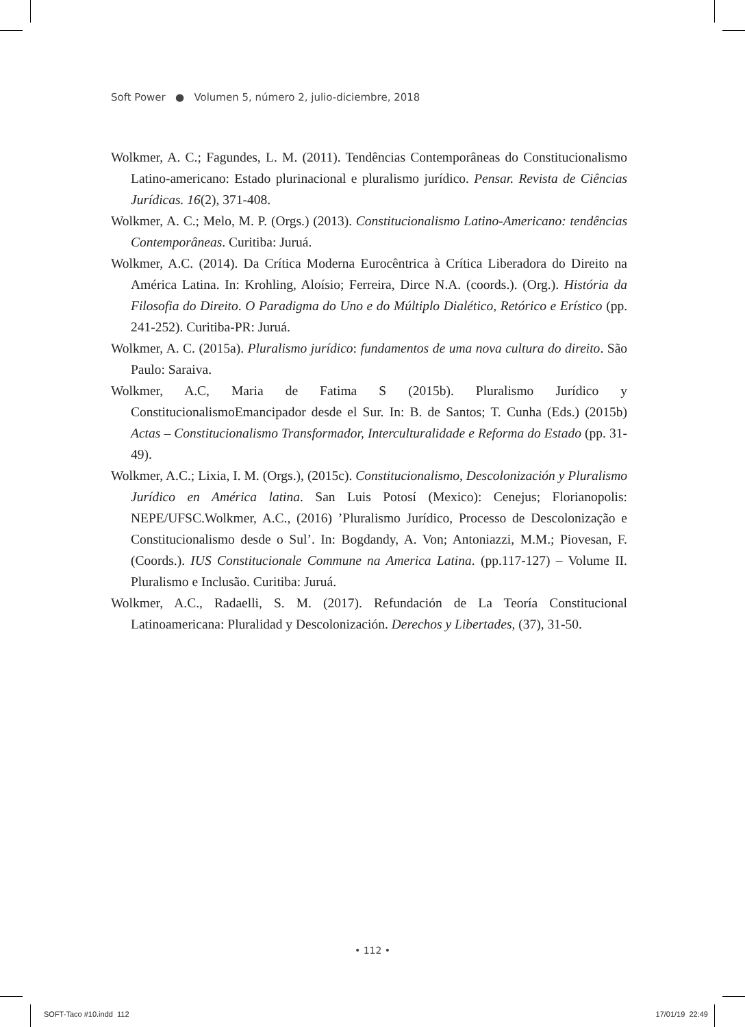Soft Power ● Volumen 5, número 2, julio-diciembre, 2018
Wolkmer, A. C.; Fagundes, L. M. (2011). Tendências Contemporâneas do Constitucionalismo Latino-americano: Estado plurinacional e pluralismo jurídico. Pensar. Revista de Ciências Jurídicas. 16(2), 371-408.
Wolkmer, A. C.; Melo, M. P. (Orgs.) (2013). Constitucionalismo Latino-Americano: tendências Contemporâneas. Curitiba: Juruá.
Wolkmer, A.C. (2014). Da Crítica Moderna Eurocêntrica à Crítica Liberadora do Direito na América Latina. In: Krohling, Aloísio; Ferreira, Dirce N.A. (coords.). (Org.). História da Filosofia do Direito. O Paradigma do Uno e do Múltiplo Dialético, Retórico e Erístico (pp. 241-252). Curitiba-PR: Juruá.
Wolkmer, A. C. (2015a). Pluralismo jurídico: fundamentos de uma nova cultura do direito. São Paulo: Saraiva.
Wolkmer, A.C, Maria de Fatima S (2015b). Pluralismo Jurídico y ConstitucionalismoEmancipador desde el Sur. In: B. de Santos; T. Cunha (Eds.) (2015b) Actas – Constitucionalismo Transformador, Interculturalidade e Reforma do Estado (pp. 31-49).
Wolkmer, A.C.; Lixia, I. M. (Orgs.), (2015c). Constitucionalismo, Descolonización y Pluralismo Jurídico en América latina. San Luis Potosí (Mexico): Cenejus; Florianopolis: NEPE/UFSC.Wolkmer, A.C., (2016) ’Pluralismo Jurídico, Processo de Descolonização e Constitucionalismo desde o Sul’. In: Bogdandy, A. Von; Antoniazzi, M.M.; Piovesan, F. (Coords.). IUS Constitucionale Commune na America Latina. (pp.117-127) – Volume II. Pluralismo e Inclusão. Curitiba: Juruá.
Wolkmer, A.C., Radaelli, S. M. (2017). Refundación de La Teoría Constitucional Latinoamericana: Pluralidad y Descolonización. Derechos y Libertades, (37), 31-50.
• 112 •
SOFT-Taco #10.indd 112 17/01/19 22:49